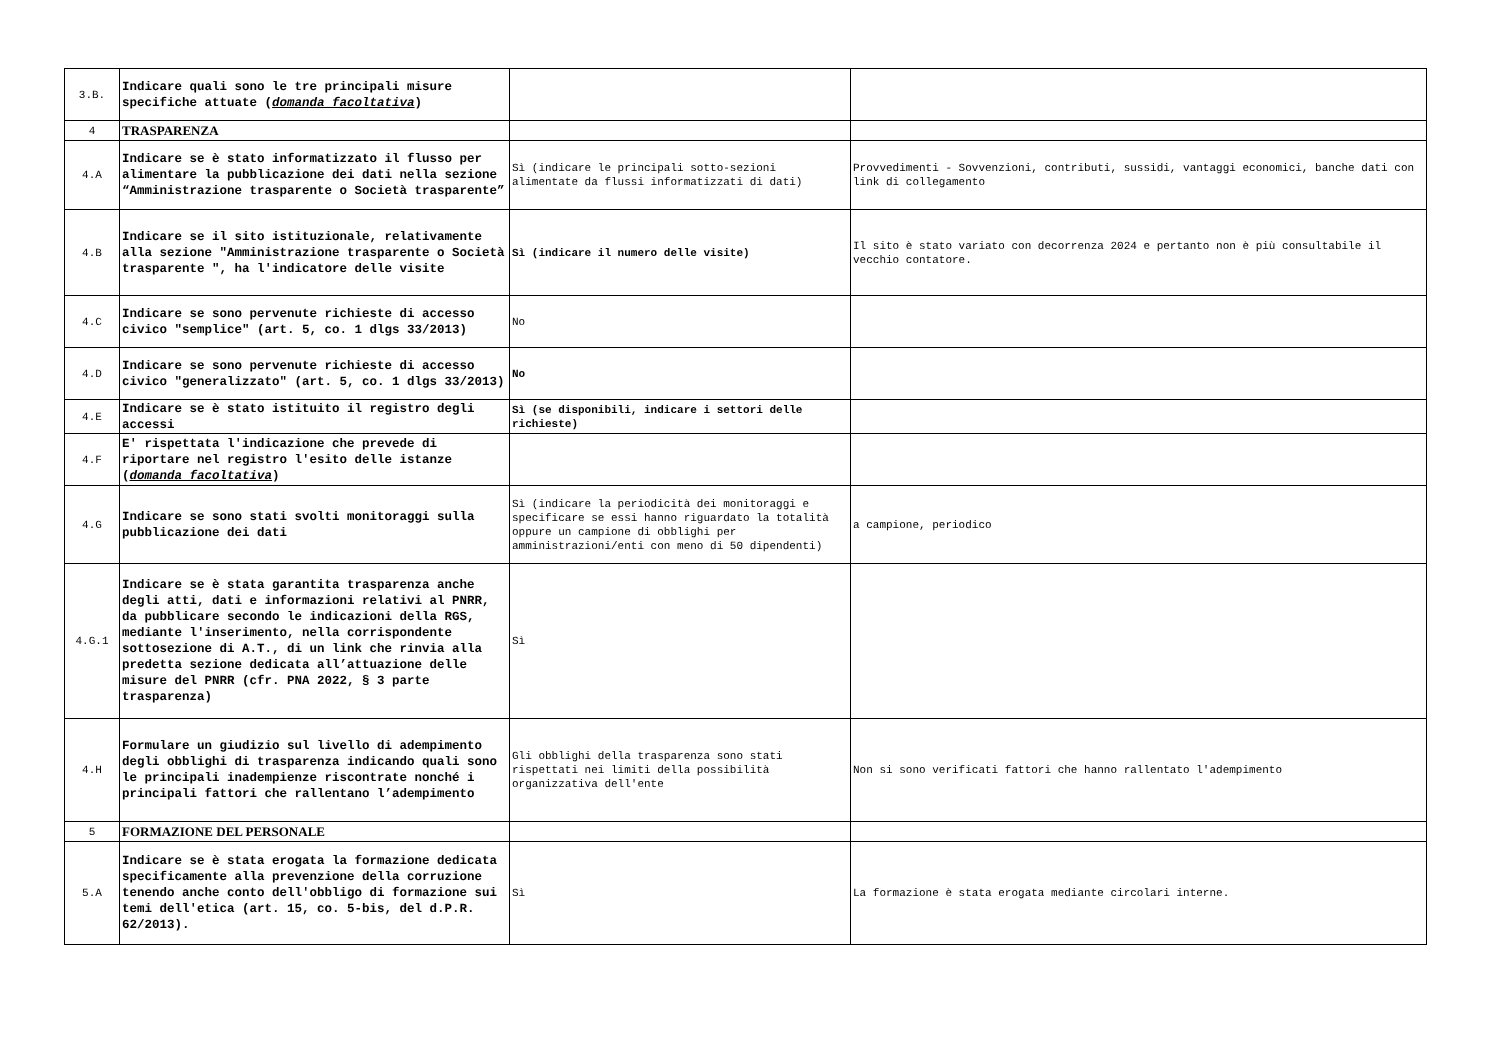| 3.B. | Indicare quali sono le tre principali misure specifiche attuate ( domanda facoltativa ) | | |
| 4 | TRASPARENZA | | |
| 4.A | Indicare se è stato informatizzato il flusso per alimentare la pubblicazione dei dati nella sezione “Amministrazione trasparente o Società trasparente” | Sì (indicare le principali sotto-sezioni alimentate da flussi informatizzati di dati) | Provvedimenti - Sovvenzioni, contributi, sussidi, vantaggi economici, banche dati con link di collegamento |
| 4.B | Indicare se il sito istituzionale, relativamente alla sezione "Amministrazione trasparente o Società trasparente ", ha l'indicatore delle visite | Sì (indicare il numero delle visite) | Il sito è stato variato con decorrenza 2024 e pertanto non è più consultabile il vecchio contatore. |
| 4.C | Indicare se sono pervenute richieste di accesso civico "semplice" (art. 5, co. 1 dlgs 33/2013) | No | |
| 4.D | Indicare se sono pervenute richieste di accesso civico "generalizzato" (art. 5, co. 1 dlgs 33/2013) | No | |
| 4.E | Indicare se è stato istituito il registro degli accessi | Sì (se disponibili, indicare i settori delle richieste) | |
| 4.F | E' rispettata l'indicazione che prevede di riportare nel registro l'esito delle istanze ( domanda facoltativa ) | | |
| 4.G | Indicare se sono stati svolti monitoraggi sulla pubblicazione dei dati | Sì (indicare la periodicità dei monitoraggi e specificare se essi hanno riguardato la totalità oppure un campione di obblighi per amministrazioni/enti con meno di 50 dipendenti) | a campione, periodico |
| 4.G.1 | Indicare se è stata garantita trasparenza anche degli atti, dati e informazioni relativi al PNRR, da pubblicare secondo le indicazioni della RGS, mediante l'inserimento, nella corrispondente sottosezione di A.T., di un link che rinvia alla predetta sezione dedicata all’attuazione delle misure del PNRR (cfr. PNA 2022, § 3 parte trasparenza) | Sì | |
| 4.H | Formulare un giudizio sul livello di adempimento degli obblighi di trasparenza indicando quali sono le principali inadempienze riscontrate nonché i principali fattori che rallentano l’adempimento | Gli obblighi della trasparenza sono stati rispettati nei limiti della possibilità organizzativa dell'ente | Non si sono verificati fattori che hanno rallentato l'adempimento |
| 5 | FORMAZIONE DEL PERSONALE | | |
| 5.A | Indicare se è stata erogata la formazione dedicata specificamente alla prevenzione della corruzione tenendo anche conto dell'obbligo di formazione sui temi dell'etica (art. 15, co. 5-bis, del d.P.R. 62/2013). | Sì | La formazione è stata erogata mediante circolari interne. |